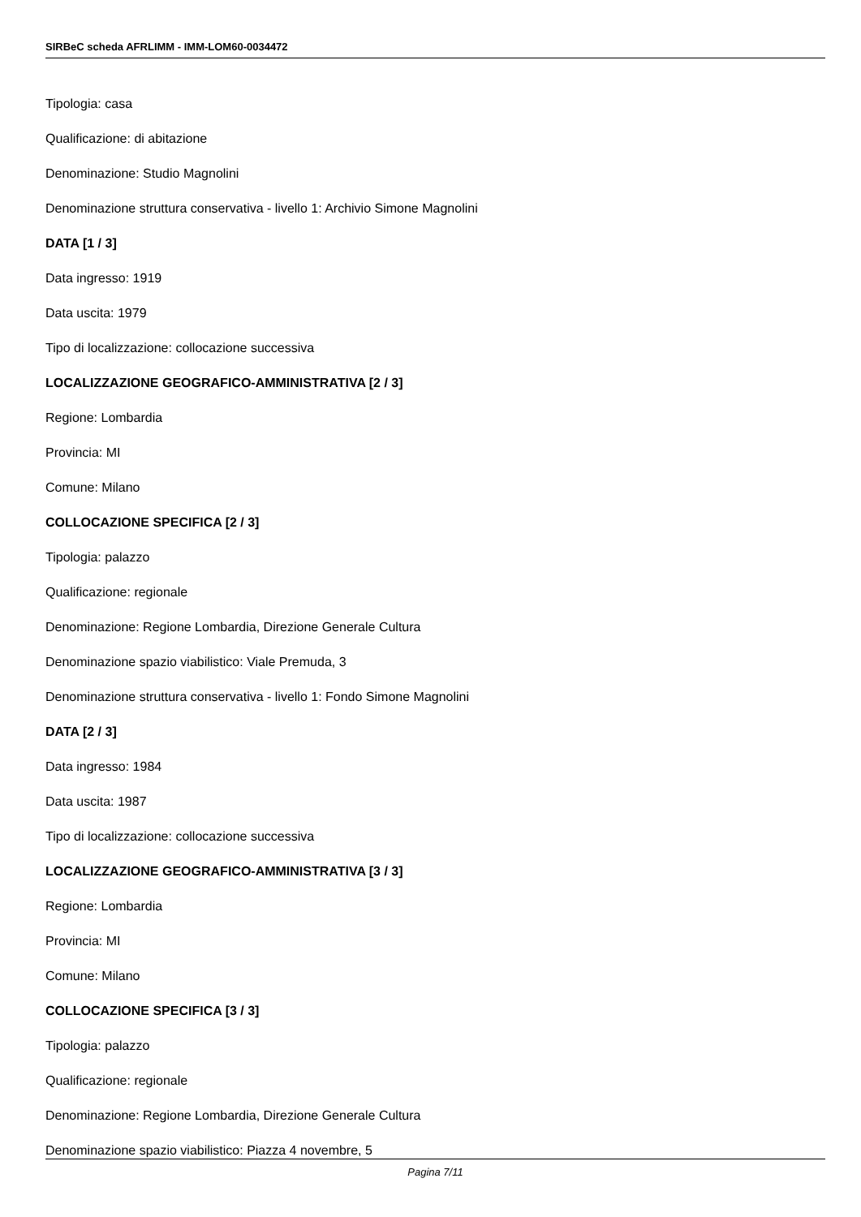SIRBeC scheda AFRLIMM - IMM-LOM60-0034472
Tipologia: casa
Qualificazione: di abitazione
Denominazione: Studio Magnolini
Denominazione struttura conservativa - livello 1: Archivio Simone Magnolini
DATA [1 / 3]
Data ingresso: 1919
Data uscita: 1979
Tipo di localizzazione: collocazione successiva
LOCALIZZAZIONE GEOGRAFICO-AMMINISTRATIVA [2 / 3]
Regione: Lombardia
Provincia: MI
Comune: Milano
COLLOCAZIONE SPECIFICA [2 / 3]
Tipologia: palazzo
Qualificazione: regionale
Denominazione: Regione Lombardia, Direzione Generale Cultura
Denominazione spazio viabilistico: Viale Premuda, 3
Denominazione struttura conservativa - livello 1: Fondo Simone Magnolini
DATA [2 / 3]
Data ingresso: 1984
Data uscita: 1987
Tipo di localizzazione: collocazione successiva
LOCALIZZAZIONE GEOGRAFICO-AMMINISTRATIVA [3 / 3]
Regione: Lombardia
Provincia: MI
Comune: Milano
COLLOCAZIONE SPECIFICA [3 / 3]
Tipologia: palazzo
Qualificazione: regionale
Denominazione: Regione Lombardia, Direzione Generale Cultura
Denominazione spazio viabilistico: Piazza 4 novembre, 5
Pagina 7/11